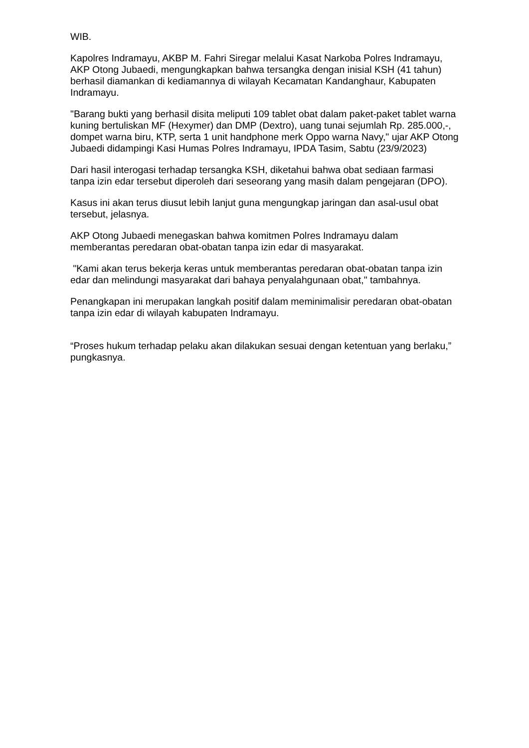WIB.
Kapolres Indramayu, AKBP M. Fahri Siregar melalui Kasat Narkoba Polres Indramayu, AKP Otong Jubaedi, mengungkapkan bahwa tersangka dengan inisial KSH (41 tahun) berhasil diamankan di kediamannya di wilayah Kecamatan Kandanghaur, Kabupaten Indramayu.
"Barang bukti yang berhasil disita meliputi 109 tablet obat dalam paket-paket tablet warna kuning bertuliskan MF (Hexymer) dan DMP (Dextro), uang tunai sejumlah Rp. 285.000,-, dompet warna biru, KTP, serta 1 unit handphone merk Oppo warna Navy," ujar AKP Otong Jubaedi didampingi Kasi Humas Polres Indramayu, IPDA Tasim, Sabtu (23/9/2023)
Dari hasil interogasi terhadap tersangka KSH, diketahui bahwa obat sediaan farmasi tanpa izin edar tersebut diperoleh dari seseorang yang masih dalam pengejaran (DPO).
Kasus ini akan terus diusut lebih lanjut guna mengungkap jaringan dan asal-usul obat tersebut, jelasnya.
AKP Otong Jubaedi menegaskan bahwa komitmen Polres Indramayu dalam memberantas peredaran obat-obatan tanpa izin edar di masyarakat.
"Kami akan terus bekerja keras untuk memberantas peredaran obat-obatan tanpa izin edar dan melindungi masyarakat dari bahaya penyalahgunaan obat," tambahnya.
Penangkapan ini merupakan langkah positif dalam meminimalisir peredaran obat-obatan tanpa izin edar di wilayah kabupaten Indramayu.
“Proses hukum terhadap pelaku akan dilakukan sesuai dengan ketentuan yang berlaku,” pungkasnya.